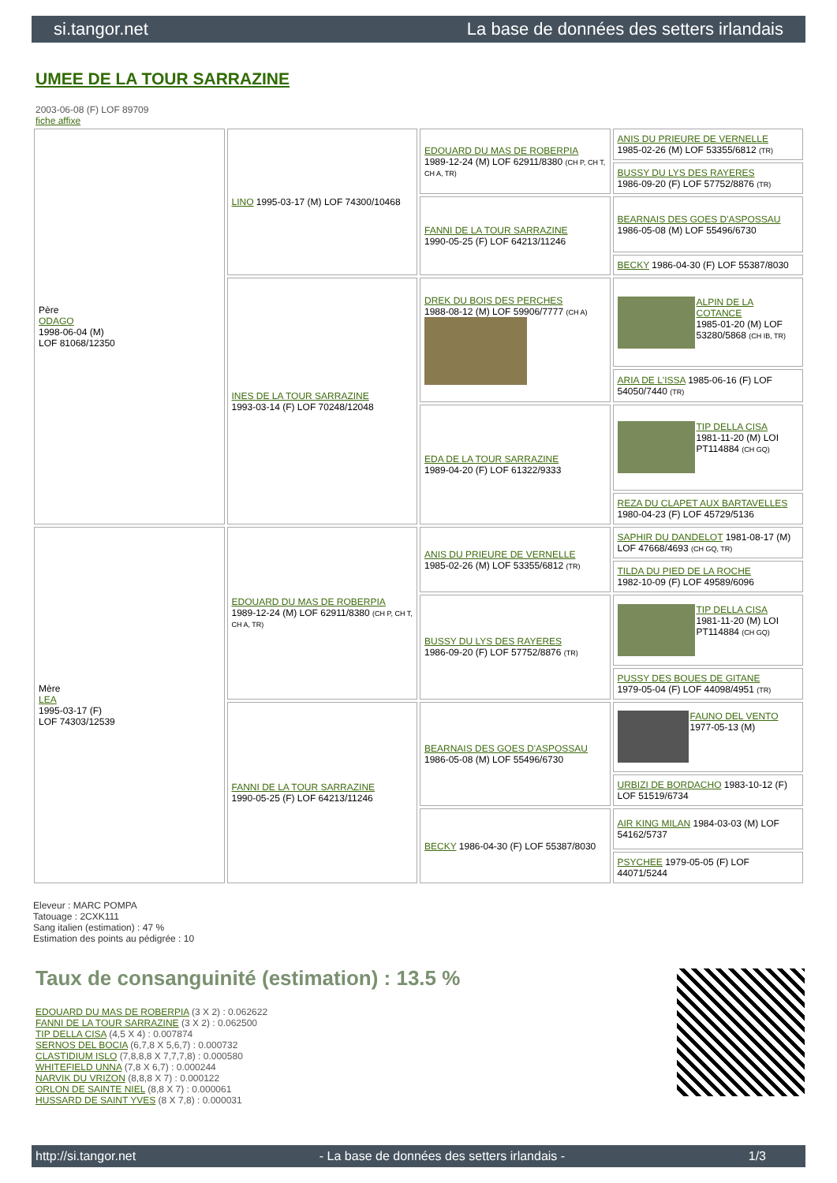si.tangor.net La base de données des setters irlandais
UMEE DE LA TOUR SARRAZINE
2003-06-08 (F) LOF 89709
fiche affixe
| Père ODAGO 1998-06-04 (M) LOF 81068/12350 | LINO 1995-03-17 (M) LOF 74300/10468 | EDOUARD DU MAS DE ROBERPIA 1989-12-24 (M) LOF 62911/8380 (CH P, CH T, CH A, TR) | ANIS DU PRIEURE DE VERNELLE 1985-02-26 (M) LOF 53355/6812 (TR) |
| | | | BUSSY DU LYS DES RAYERES 1986-09-20 (F) LOF 57752/8876 (TR) |
| | | FANNI DE LA TOUR SARRAZINE 1990-05-25 (F) LOF 64213/11246 | BEARNAIS DES GOES D'ASPOSSAU 1986-05-08 (M) LOF 55496/6730 |
| | | | BECKY 1986-04-30 (F) LOF 55387/8030 |
| | INES DE LA TOUR SARRAZINE 1993-03-14 (F) LOF 70248/12048 | DREK DU BOIS DES PERCHES 1988-08-12 (M) LOF 59906/7777 (CH A) | ALPIN DE LA COTANCE 1985-01-20 (M) LOF 53280/5868 (CH IB, TR) |
| | | | ARIA DE L'ISSA 1985-06-16 (F) LOF 54050/7440 (TR) |
| | | EDA DE LA TOUR SARRAZINE 1989-04-20 (F) LOF 61322/9333 | TIP DELLA CISA 1981-11-20 (M) LOI PT114884 (CH GQ) |
| | | | REZA DU CLAPET AUX BARTAVELLES 1980-04-23 (F) LOF 45729/5136 |
| Mère LEA 1995-03-17 (F) LOF 74303/12539 | EDOUARD DU MAS DE ROBERPIA 1989-12-24 (M) LOF 62911/8380 (CH P, CH T, CH A, TR) | ANIS DU PRIEURE DE VERNELLE 1985-02-26 (M) LOF 53355/6812 (TR) | SAPHIR DU DANDELOT 1981-08-17 (M) LOF 47668/4693 (CH GQ, TR) |
| | | | TILDA DU PIED DE LA ROCHE 1982-10-09 (F) LOF 49589/6096 |
| | | BUSSY DU LYS DES RAYERES 1986-09-20 (F) LOF 57752/8876 (TR) | TIP DELLA CISA 1981-11-20 (M) LOI PT114884 (CH GQ) |
| | | | PUSSY DES BOUES DE GITANE 1979-05-04 (F) LOF 44098/4951 (TR) |
| | FANNI DE LA TOUR SARRAZINE 1990-05-25 (F) LOF 64213/11246 | BEARNAIS DES GOES D'ASPOSSAU 1986-05-08 (M) LOF 55496/6730 | FAUNO DEL VENTO 1977-05-13 (M) |
| | | | URBIZI DE BORDACHO 1983-10-12 (F) LOF 51519/6734 |
| | | BECKY 1986-04-30 (F) LOF 55387/8030 | AIR KING MILAN 1984-03-03 (M) LOF 54162/5737 |
| | | | PSYCHEE 1979-05-05 (F) LOF 44071/5244 |
Eleveur : MARC POMPA
Tatouage : 2CXK111
Sang italien (estimation) : 47 %
Estimation des points au pédigrée : 10
Taux de consanguinité (estimation) : 13.5 %
EDOUARD DU MAS DE ROBERPIA (3 X 2) : 0.062622
FANNI DE LA TOUR SARRAZINE (3 X 2) : 0.062500
TIP DELLA CISA (4,5 X 4) : 0.007874
SERNOS DEL BOCIA (6,7,8 X 5,6,7) : 0.000732
CLASTIDIUM ISLO (7,8,8,8 X 7,7,7,8) : 0.000580
WHITEFIELD UNNA (7,8 X 6,7) : 0.000244
NARVIK DU VRIZON (8,8,8 X 7) : 0.000122
ORLON DE SAINTE NIEL (8,8 X 7) : 0.000061
HUSSARD DE SAINT YVES (8 X 7,8) : 0.000031
http://si.tangor.net - La base de données des setters irlandais - 1/3